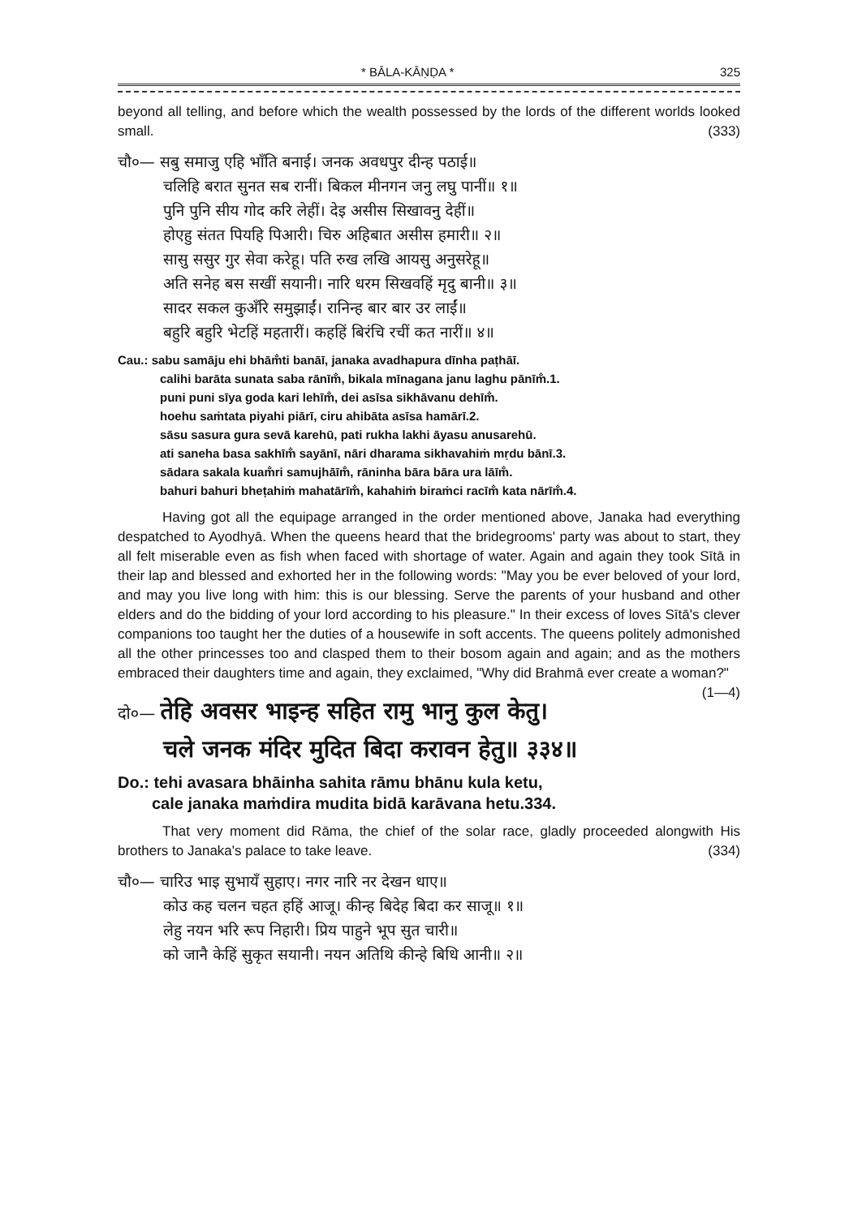* BĀLA-KĀṆḌA * 325
beyond all telling, and before which the wealth possessed by the lords of the different worlds looked small. (333)
चौ०— सबु समाजु एहि भाँति बनाई। जनक अवधपुर दीन्ह पठाई॥
चलिहि बरात सुनत सब रानीं। बिकल मीनगन जनु लघु पानीं॥ १॥
पुनि पुनि सीय गोद करि लेहीं। देइ असीस सिखावनु देहीं॥
होएहु संतत पियहि पिआरी। चिरु अहिबात असीस हमारी॥ २॥
सासु ससुर गुर सेवा करेहू। पति रुख लखि आयसु अनुसरेहू॥
अति सनेह बस सखीं सयानी। नारि धरम सिखवहिं मृदु बानी॥ ३॥
सादर सकल कुअँरि समुझाईं। रानिन्ह बार बार उर लाईं॥
बहुरि बहुरि भेटहिं महतारीं। कहहिं बिरंचि रचीं कत नारीं॥ ४॥
Cau.: sabu samāju ehi bhām̐ti banāī, janaka avadhapura dīnha paṭhāī.
calihi barāta sunata saba rānīm̐, bikala mīnagana janu laghu pānīm̐.1.
puni puni sīya goda kari lehīm̐, dei asīsa sikhāvanu dehīm̐.
hoehu saṁtata piyahi piārī, ciru ahibāta asīsa hamārī.2.
sāsu sasura gura sevā karehū, pati rukha lakhi āyasu anusarehū.
ati saneha basa sakhīm̐ sayānī, nāri dharama sikhavahiṁ mṛdu bānī.3.
sādara sakala kuam̐ri samujhāīm̐, rāninha bāra bāra ura lāīm̐.
bahuri bahuri bheṭahiṁ mahatārīm̐, kahahiṁ biraṁci racīm̐ kata nārīm̐.4.
Having got all the equipage arranged in the order mentioned above, Janaka had everything despatched to Ayodhyā. When the queens heard that the bridegrooms' party was about to start, they all felt miserable even as fish when faced with shortage of water. Again and again they took Sītā in their lap and blessed and exhorted her in the following words: "May you be ever beloved of your lord, and may you live long with him: this is our blessing. Serve the parents of your husband and other elders and do the bidding of your lord according to his pleasure." In their excess of loves Sītā's clever companions too taught her the duties of a housewife in soft accents. The queens politely admonished all the other princesses too and clasped them to their bosom again and again; and as the mothers embraced their daughters time and again, they exclaimed, "Why did Brahmā ever create a woman?" (1—4)
दो०— तेहि अवसर भाइन्ह सहित रामु भानु कुल केतु।
चले जनक मंदिर मुदित बिदा करावन हेतु॥ ३३४॥
Do.: tehi avasara bhāinha sahita rāmu bhānu kula ketu,
cale janaka maṁdira mudita bidā karāvana hetu.334.
That very moment did Rāma, the chief of the solar race, gladly proceeded alongwith His brothers to Janaka's palace to take leave. (334)
चौ०— चारिउ भाइ सुभायँ सुहाए। नगर नारि नर देखन धाए॥
कोउ कह चलन चहत हहिं आजू। कीन्ह बिदेह बिदा कर साजू॥ १॥
लेहु नयन भरि रूप निहारी। प्रिय पाहुने भूप सुत चारी॥
को जानै केहिं सुकृत सयानी। नयन अतिथि कीन्हे बिधि आनी॥ २॥